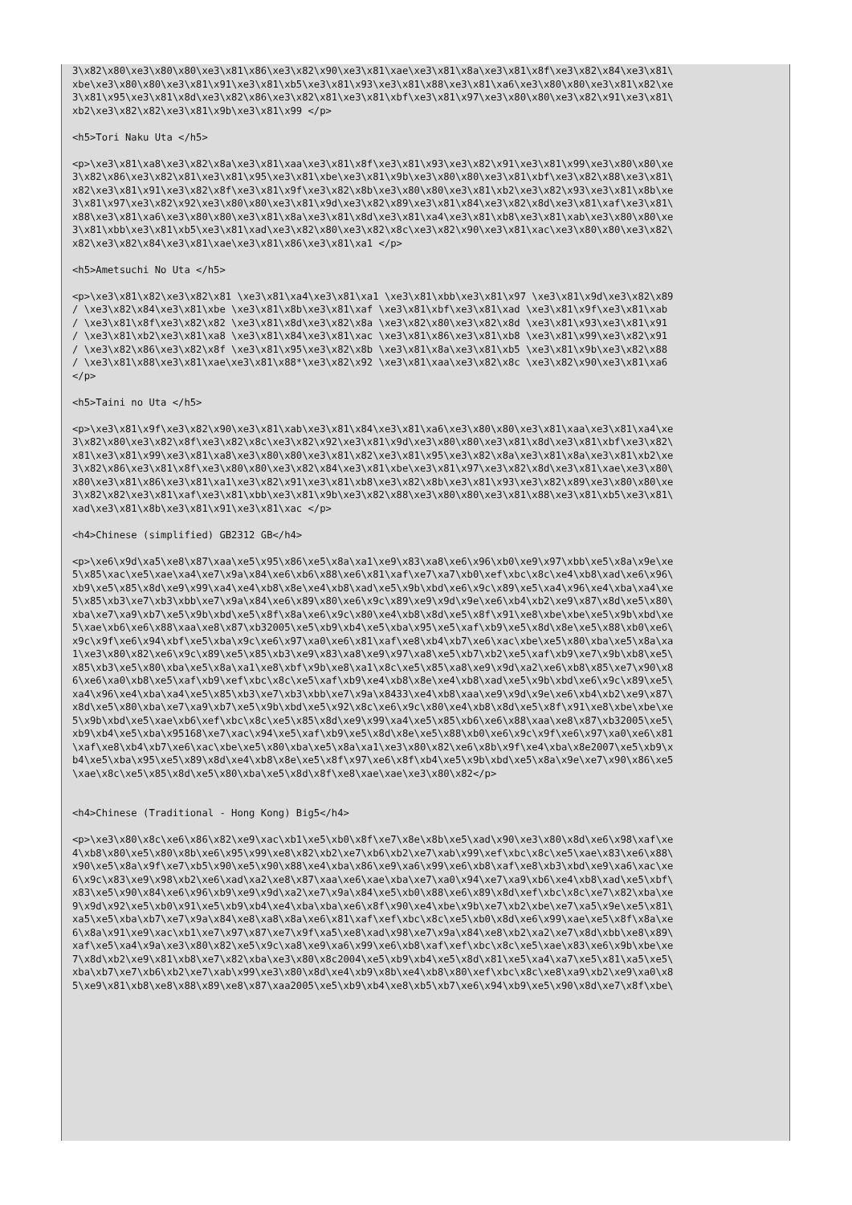3\x82\x80\xe3\x80\x80\xe3\x81\x86\xe3\x82\x90\xe3\x81\xae\xe3\x81\x8a\xe3\x81\x8f\xe3\x82\x84\xe3\x81\
xbe\xe3\x80\x80\xe3\x81\x91\xe3\x81\xb5\xe3\x81\x93\xe3\x81\x88\xe3\x81\xa6\xe3\x80\x80\xe3\x81\x82\xe
3\x81\x95\xe3\x81\x8d\xe3\x82\x86\xe3\x82\x81\xe3\x81\xbf\xe3\x81\x97\xe3\x80\x80\xe3\x82\x91\xe3\x81\
xb2\xe3\x82\x82\xe3\x81\x9b\xe3\x81\x99 </p>

<h5>Tori Naku Uta </h5>

<p>\xe3\x81\xa8\xe3\x82\x8a\xe3\x81\xaa\xe3\x81\x8f\xe3\x81\x93\xe3\x82\x91\xe3\x81\x99\xe3\x80\x80\xe
3\x82\x86\xe3\x82\x81\xe3\x81\x95\xe3\x81\xbe\xe3\x81\x9b\xe3\x80\x80\xe3\x81\xbf\xe3\x82\x88\xe3\x81\
x82\xe3\x81\x91\xe3\x82\x8f\xe3\x81\x9f\xe3\x82\x8b\xe3\x80\x80\xe3\x81\xb2\xe3\x82\x93\xe3\x81\x8b\xe
3\x81\x97\xe3\x82\x92\xe3\x80\x80\xe3\x81\x9d\xe3\x82\x89\xe3\x81\x84\xe3\x82\x8d\xe3\x81\xaf\xe3\x81\
x88\xe3\x81\xa6\xe3\x80\x80\xe3\x81\x8a\xe3\x81\x8d\xe3\x81\xa4\xe3\x81\xb8\xe3\x81\xab\xe3\x80\x80\xe
3\x81\xbb\xe3\x81\xb5\xe3\x81\xad\xe3\x82\x80\xe3\x82\x8c\xe3\x82\x90\xe3\x81\xac\xe3\x80\x80\xe3\x82\
x82\xe3\x82\x84\xe3\x81\xae\xe3\x81\x86\xe3\x81\xa1 </p>

<h5>Ametsuchi No Uta </h5>

<p>\xe3\x81\x82\xe3\x82\x81 \xe3\x81\xa4\xe3\x81\xa1 \xe3\x81\xbb\xe3\x81\x97 \xe3\x81\x9d\xe3\x82\x89
/ \xe3\x82\x84\xe3\x81\xbe \xe3\x81\x8b\xe3\x81\xaf \xe3\x81\xbf\xe3\x81\xad \xe3\x81\x9f\xe3\x81\xab
/ \xe3\x81\x8f\xe3\x82\x82 \xe3\x81\x8d\xe3\x82\x8a \xe3\x82\x80\xe3\x82\x8d \xe3\x81\x93\xe3\x81\x91
/ \xe3\x81\xb2\xe3\x81\xa8 \xe3\x81\x84\xe3\x81\xac \xe3\x81\x86\xe3\x81\xb8 \xe3\x81\x99\xe3\x82\x91
/ \xe3\x82\x86\xe3\x82\x8f \xe3\x81\x95\xe3\x82\x8b \xe3\x81\x8a\xe3\x81\xb5 \xe3\x81\x9b\xe3\x82\x88
/ \xe3\x81\x88\xe3\x81\xae\xe3\x81\x88*\xe3\x82\x92 \xe3\x81\xaa\xe3\x82\x8c \xe3\x82\x90\xe3\x81\xa6
</p>

<h5>Taini no Uta </h5>

<p>\xe3\x81\x9f\xe3\x82\x90\xe3\x81\xab\xe3\x81\x84\xe3\x81\xa6\xe3\x80\x80\xe3\x81\xaa\xe3\x81\xa4\xe
3\x82\x80\xe3\x82\x8f\xe3\x82\x8c\xe3\x82\x92\xe3\x81\x9d\xe3\x80\x80\xe3\x81\x8d\xe3\x81\xbf\xe3\x82\
x81\xe3\x81\x99\xe3\x81\xa8\xe3\x80\x80\xe3\x81\x82\xe3\x81\x95\xe3\x82\x8a\xe3\x81\x8a\xe3\x81\xb2\xe
3\x82\x86\xe3\x81\x8f\xe3\x80\x80\xe3\x82\x84\xe3\x81\xbe\xe3\x81\x97\xe3\x82\x8d\xe3\x81\xae\xe3\x80\
x80\xe3\x81\x86\xe3\x81\xa1\xe3\x82\x91\xe3\x81\xb8\xe3\x82\x8b\xe3\x81\x93\xe3\x82\x89\xe3\x80\x80\xe
3\x82\x82\xe3\x81\xaf\xe3\x81\xbb\xe3\x81\x9b\xe3\x82\x88\xe3\x80\x80\xe3\x81\x88\xe3\x81\xb5\xe3\x81\
xad\xe3\x81\x8b\xe3\x81\x91\xe3\x81\xac </p>

<h4>Chinese (simplified) GB2312 GB</h4>

<p>\xe6\x9d\xa5\xe8\x87\xaa\xe5\x95\x86\xe5\x8a\xa1\xe9\x83\xa8\xe6\x96\xb0\xe9\x97\xbb\xe5\x8a\x9e\xe
5\x85\xac\xe5\xae\xa4\xe7\x9a\x84\xe6\xb6\x88\xe6\x81\xaf\xe7\xa7\xb0\xef\xbc\x8c\xe4\xb8\xad\xe6\x96\
xb9\xe5\x85\x8d\xe9\x99\xa4\xe4\xb8\x8e\xe4\xb8\xad\xe5\x9b\xbd\xe6\x9c\x89\xe5\xa4\x96\xe4\xba\xa4\xe
5\x85\xb3\xe7\xb3\xbb\xe7\x9a\x84\xe6\x89\x80\xe6\x9c\x89\xe9\x9d\x9e\xe6\xb4\xb2\xe9\x87\x8d\xe5\x80\
xba\xe7\xa9\xb7\xe5\x9b\xbd\xe5\x8f\x8a\xe6\x9c\x80\xe4\xb8\x8d\xe5\x8f\x91\xe8\xbe\xbe\xe5\x9b\xbd\xe
5\xae\xb6\xe6\x88\xaa\xe8\x87\xb32005\xe5\xb9\xb4\xe5\xba\x95\xe5\xaf\xb9\xe5\x8d\x8e\xe5\x88\xb0\xe6\
x9c\x9f\xe6\x94\xbf\xe5\xba\x9c\xe6\x97\xa0\xe6\x81\xaf\xe8\xb4\xb7\xe6\xac\xbe\xe5\x80\xba\xe5\x8a\xa
1\xe3\x80\x82\xe6\x9c\x89\xe5\x85\xb3\xe9\x83\xa8\xe9\x97\xa8\xe5\xb7\xb2\xe5\xaf\xb9\xe7\x9b\xb8\xe5\
x85\xb3\xe5\x80\xba\xe5\x8a\xa1\xe8\xbf\x9b\xe8\xa1\x8c\xe5\x85\xa8\xe9\x9d\xa2\xe6\xb8\x85\xe7\x90\x8
6\xe6\xa0\xb8\xe5\xaf\xb9\xef\xbc\x8c\xe5\xaf\xb9\xe4\xb8\x8e\xe4\xb8\xad\xe5\x9b\xbd\xe6\x9c\x89\xe5\
xa4\x96\xe4\xba\xa4\xe5\x85\xb3\xe7\xb3\xbb\xe7\x9a\x8433\xe4\xb8\xaa\xe9\x9d\x9e\xe6\xb4\xb2\xe9\x87\
x8d\xe5\x80\xba\xe7\xa9\xb7\xe5\x9b\xbd\xe5\x92\x8c\xe6\x9c\x80\xe4\xb8\x8d\xe5\x8f\x91\xe8\xbe\xbe\xe
5\x9b\xbd\xe5\xae\xb6\xef\xbc\x8c\xe5\x85\x8d\xe9\x99\xa4\xe5\x85\xb6\xe6\x88\xaa\xe8\x87\xb32005\xe5\
xb9\xb4\xe5\xba\x95168\xe7\xac\x94\xe5\xaf\xb9\xe5\x8d\x8e\xe5\x88\xb0\xe6\x9c\x9f\xe6\x97\xa0\xe6\x81
\xaf\xe8\xb4\xb7\xe6\xac\xbe\xe5\x80\xba\xe5\x8a\xa1\xe3\x80\x82\xe6\x8b\x9f\xe4\xba\x8e2007\xe5\xb9\x
b4\xe5\xba\x95\xe5\x89\x8d\xe4\xb8\x8e\xe5\x8f\x97\xe6\x8f\xb4\xe5\x9b\xbd\xe5\x8a\x9e\xe7\x90\x86\xe5
\xae\x8c\xe5\x85\x8d\xe5\x80\xba\xe5\x8d\x8f\xe8\xae\xae\xe3\x80\x82</p>


<h4>Chinese (Traditional - Hong Kong) Big5</h4>

<p>\xe3\x80\x8c\xe6\x86\x82\xe9\xac\xb1\xe5\xb0\x8f\xe7\x8e\x8b\xe5\xad\x90\xe3\x80\x8d\xe6\x98\xaf\xe
4\xb8\x80\xe5\x80\x8b\xe6\x95\x99\xe8\x82\xb2\xe7\xb6\xb2\xe7\xab\x99\xef\xbc\x8c\xe5\xae\x83\xe6\x88\
x90\xe5\x8a\x9f\xe7\xb5\x90\xe5\x90\x88\xe4\xba\x86\xe9\xa6\x99\xe6\xb8\xaf\xe8\xb3\xbd\xe9\xa6\xac\xe
6\x9c\x83\xe9\x98\xb2\xe6\xad\xa2\xe8\x87\xaa\xe6\xae\xba\xe7\xa0\x94\xe7\xa9\xb6\xe4\xb8\xad\xe5\xbf\
x83\xe5\x90\x84\xe6\x96\xb9\xe9\x9d\xa2\xe7\x9a\x84\xe5\xb0\x88\xe6\x89\x8d\xef\xbc\x8c\xe7\x82\xba\xe
9\x9d\x92\xe5\xb0\x91\xe5\xb9\xb4\xe4\xba\xba\xe6\x8f\x90\xe4\xbe\x9b\xe7\xb2\xbe\xe7\xa5\x9e\xe5\x81\
xa5\xe5\xba\xb7\xe7\x9a\x84\xe8\xa8\x8a\xe6\x81\xaf\xef\xbc\x8c\xe5\xb0\x8d\xe6\x99\xae\xe5\x8f\x8a\xe
6\x8a\x91\xe9\xac\xb1\xe7\x97\x87\xe7\x9f\xa5\xe8\xad\x98\xe7\x9a\x84\xe8\xb2\xa2\xe7\x8d\xbb\xe8\x89\
xaf\xe5\xa4\x9a\xe3\x80\x82\xe5\x9c\xa8\xe9\xa6\x99\xe6\xb8\xaf\xef\xbc\x8c\xe5\xae\x83\xe6\x9b\xbe\xe
7\x8d\xb2\xe9\x81\xb8\xe7\x82\xba\xe3\x80\x8c2004\xe5\xb9\xb4\xe5\x8d\x81\xe5\xa4\xa7\xe5\x81\xa5\xe5\
xba\xb7\xe7\xb6\xb2\xe7\xab\x99\xe3\x80\x8d\xe4\xb9\x8b\xe4\xb8\x80\xef\xbc\x8c\xe8\xa9\xb2\xe9\xa0\x8
5\xe9\x81\xb8\xe8\x88\x89\xe8\x87\xaa2005\xe5\xb9\xb4\xe8\xb5\xb7\xe6\x94\xb9\xe5\x90\x8d\xe7\x8f\xbe\